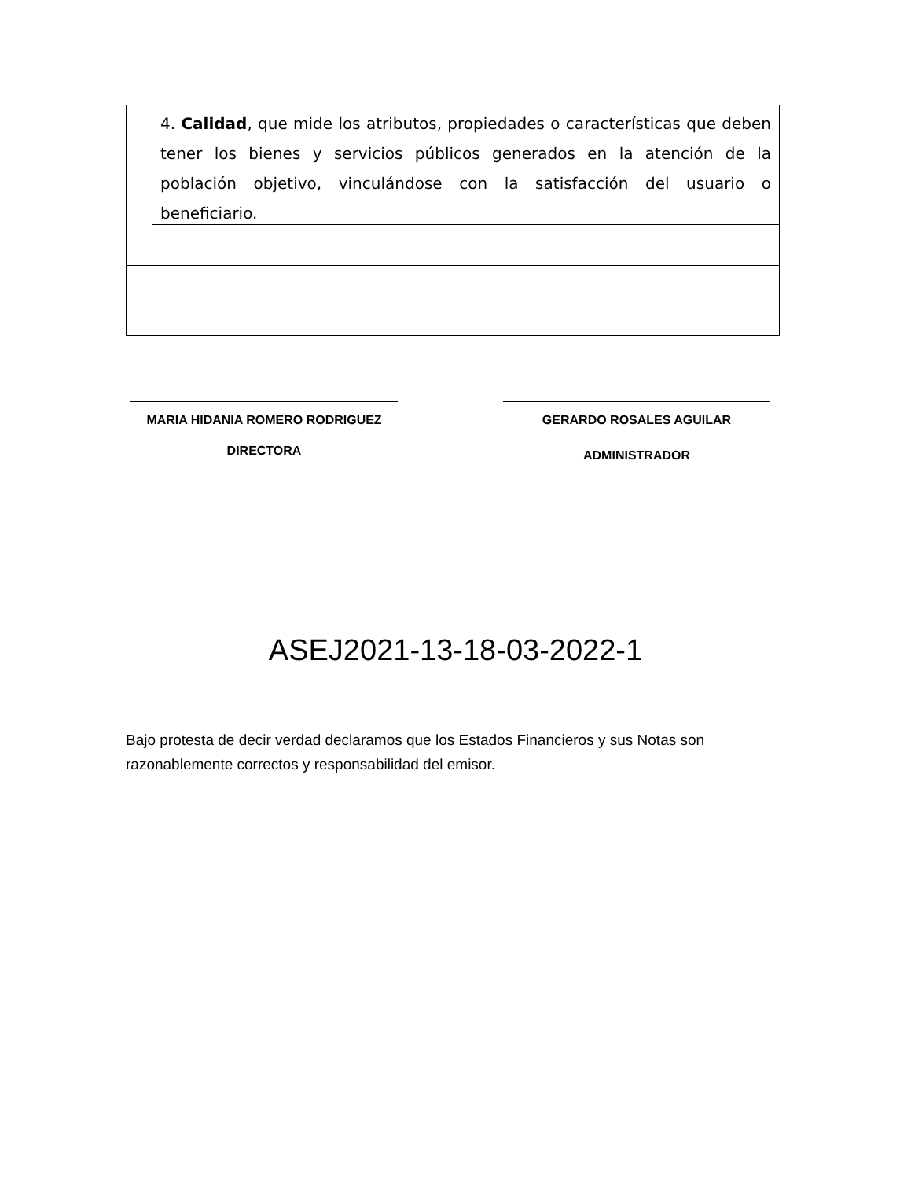4. Calidad, que mide los atributos, propiedades o características que deben tener los bienes y servicios públicos generados en la atención de la población objetivo, vinculándose con la satisfacción del usuario o beneficiario.
MARIA HIDANIA ROMERO RODRIGUEZ
DIRECTORA
GERARDO ROSALES AGUILAR
ADMINISTRADOR
ASEJ2021-13-18-03-2022-1
Bajo protesta de decir verdad declaramos que los Estados Financieros y sus Notas son razonablemente correctos y responsabilidad del emisor.